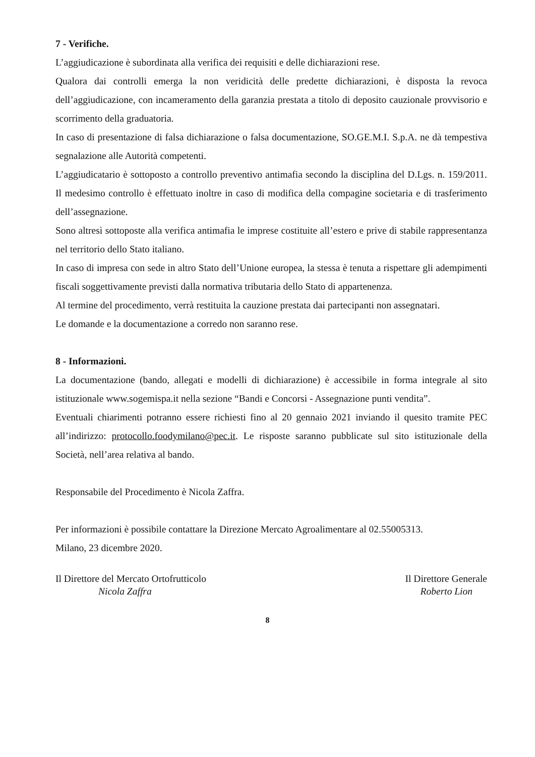7 - Verifiche.
L’aggiudicazione è subordinata alla verifica dei requisiti e delle dichiarazioni rese.
Qualora dai controlli emerga la non veridicità delle predette dichiarazioni, è disposta la revoca dell’aggiudicazione, con incameramento della garanzia prestata a titolo di deposito cauzionale provvisorio e scorrimento della graduatoria.
In caso di presentazione di falsa dichiarazione o falsa documentazione, SO.GE.M.I. S.p.A. ne dà tempestiva segnalazione alle Autorità competenti.
L’aggiudicatario è sottoposto a controllo preventivo antimafia secondo la disciplina del D.Lgs. n. 159/2011. Il medesimo controllo è effettuato inoltre in caso di modifica della compagine societaria e di trasferimento dell’assegnazione.
Sono altresì sottoposte alla verifica antimafia le imprese costituite all’estero e prive di stabile rappresentanza nel territorio dello Stato italiano.
In caso di impresa con sede in altro Stato dell’Unione europea, la stessa è tenuta a rispettare gli adempimenti fiscali soggettivamente previsti dalla normativa tributaria dello Stato di appartenenza.
Al termine del procedimento, verrà restituita la cauzione prestata dai partecipanti non assegnatari.
Le domande e la documentazione a corredo non saranno rese.
8 - Informazioni.
La documentazione (bando, allegati e modelli di dichiarazione) è accessibile in forma integrale al sito istituzionale www.sogemispa.it nella sezione “Bandi e Concorsi - Assegnazione punti vendita”.
Eventuali chiarimenti potranno essere richiesti fino al 20 gennaio 2021 inviando il quesito tramite PEC all’indirizzo: protocollo.foodymilano@pec.it. Le risposte saranno pubblicate sul sito istituzionale della Società, nell’area relativa al bando.
Responsabile del Procedimento è Nicola Zaffra.
Per informazioni è possibile contattare la Direzione Mercato Agroalimentare al 02.55005313.
Milano, 23 dicembre 2020.
Il Direttore del Mercato Ortofrutticolo
Nicola Zaffra
Il Direttore Generale
Roberto Lion
8